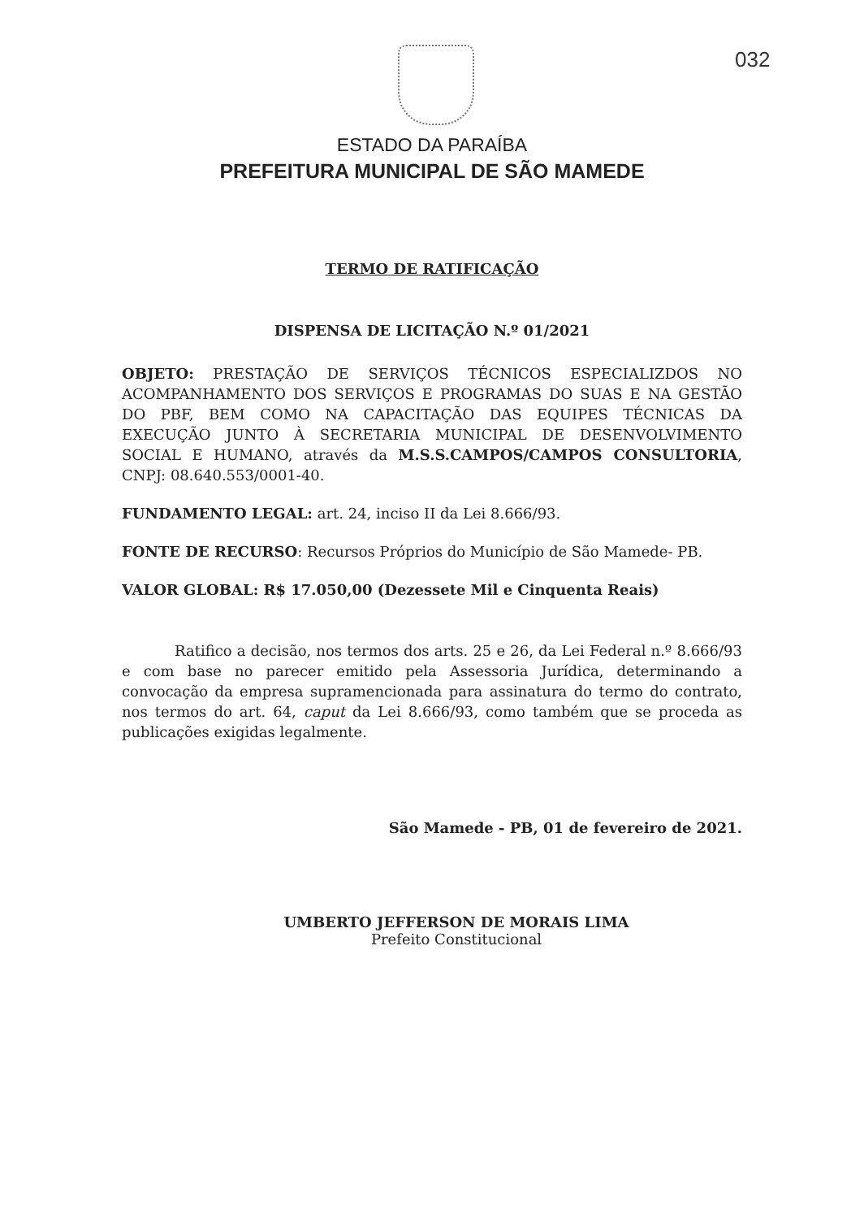032
ESTADO DA PARAÍBA
PREFEITURA MUNICIPAL DE SÃO MAMEDE
TERMO DE RATIFICAÇÃO
DISPENSA DE LICITAÇÃO N.º 01/2021
OBJETO: PRESTAÇÃO DE SERVIÇOS TÉCNICOS ESPECIALIZDOS NO ACOMPANHAMENTO DOS SERVIÇOS E PROGRAMAS DO SUAS E NA GESTÃO DO PBF, BEM COMO NA CAPACITAÇÃO DAS EQUIPES TÉCNICAS DA EXECUÇÃO JUNTO À SECRETARIA MUNICIPAL DE DESENVOLVIMENTO SOCIAL E HUMANO, através da M.S.S.CAMPOS/CAMPOS CONSULTORIA, CNPJ: 08.640.553/0001-40.
FUNDAMENTO LEGAL: art. 24, inciso II da Lei 8.666/93.
FONTE DE RECURSO: Recursos Próprios do Município de São Mamede- PB.
VALOR GLOBAL: R$ 17.050,00 (Dezessete Mil e Cinquenta Reais)
Ratifico a decisão, nos termos dos arts. 25 e 26, da Lei Federal n.º 8.666/93 e com base no parecer emitido pela Assessoria Jurídica, determinando a convocação da empresa supramencionada para assinatura do termo do contrato, nos termos do art. 64, caput da Lei 8.666/93, como também que se proceda as publicações exigidas legalmente.
São Mamede - PB, 01 de fevereiro de 2021.
UMBERTO JEFFERSON DE MORAIS LIMA
Prefeito Constitucional